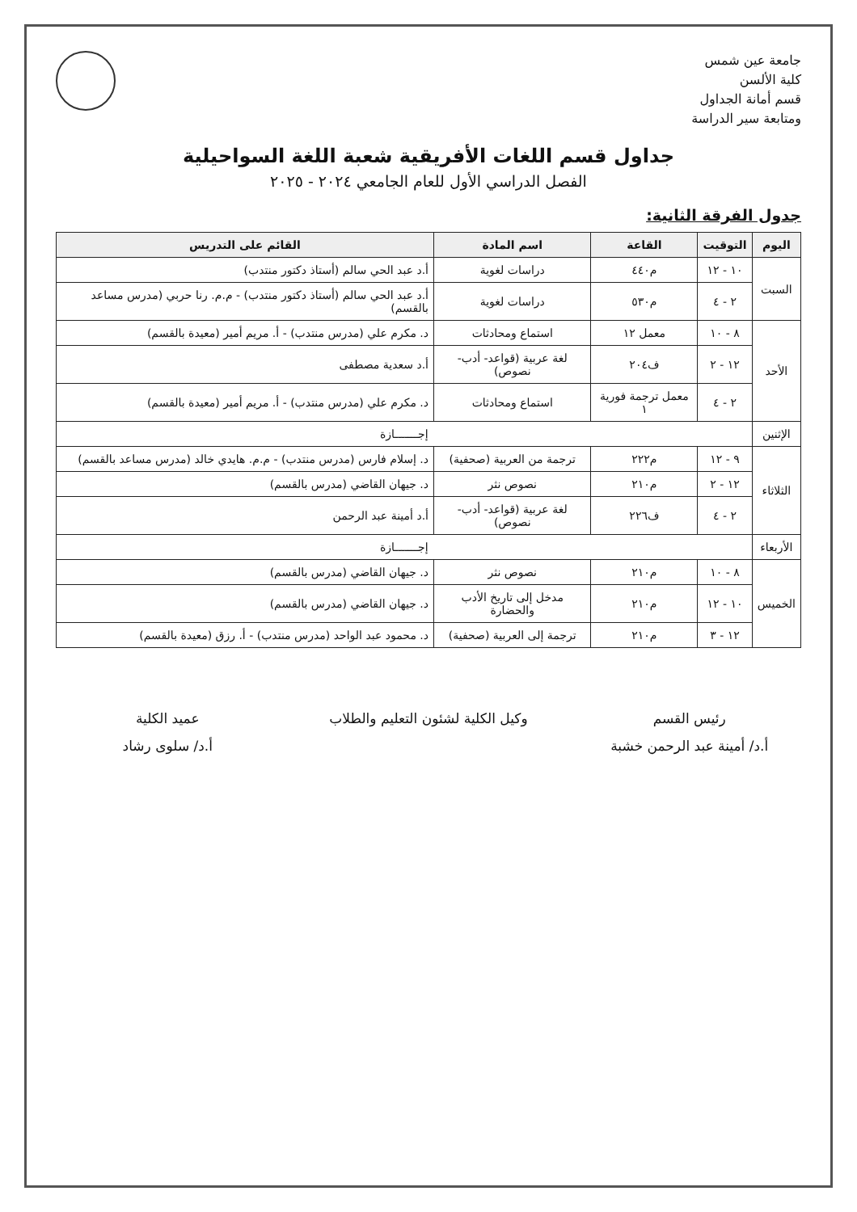جامعة عين شمس
كلية الألسن
قسم أمانة الجداول
ومتابعة سير الدراسة
جداول قسم اللغات الأفريقية شعبة اللغة السواحيلية
الفصل الدراسي الأول للعام الجامعي ٢٠٢٤ - ٢٠٢٥
جدول الفرقة الثانية:
| اليوم | التوقيت | القاعة | اسم المادة | القائم على التدريس |
| --- | --- | --- | --- | --- |
| السبت | ١٠ - ١٢ | م٤٤٠ | دراسات لغوية | أ.د عبد الحي سالم (أستاذ دكتور منتدب) |
| | ٢ - ٤ | م٥٣٠ | دراسات لغوية | أ.د عبد الحي سالم (أستاذ دكتور منتدب) - م.م. رنا حربي (مدرس مساعد بالقسم) |
| الأحد | ٨ - ١٠ | معمل ١٢ | استماع ومحادثات | د. مكرم علي (مدرس منتدب) - أ. مريم أمير (معيدة بالقسم) |
| | ١٢ - ٢ | ف٢٠٤ | لغة عربية (قواعد- أدب- نصوص) | أ.د سعدية مصطفى |
| | ٢ - ٤ | معمل ترجمة فورية ١ | استماع ومحادثات | د. مكرم علي (مدرس منتدب) - أ. مريم أمير (معيدة بالقسم) |
| الإثنين | إجـــــــازة | | | |
| الثلاثاء | ٩ - ١٢ | م٢٢٢ | ترجمة من العربية (صحفية) | د. إسلام فارس (مدرس منتدب) - م.م. هايدي خالد (مدرس مساعد بالقسم) |
| | ١٢ - ٢ | م٢١٠ | نصوص نثر | د. جيهان القاضي (مدرس بالقسم) |
| | ٢ - ٤ | ف٢٢٦ | لغة عربية (قواعد- أدب- نصوص) | أ.د أمينة عبد الرحمن |
| الأربعاء | إجـــــــازة | | | |
| الخميس | ٨ - ١٠ | م٢١٠ | نصوص نثر | د. جيهان القاضي (مدرس بالقسم) |
| | ١٠ - ١٢ | م٢١٠ | مدخل إلى تاريخ الأدب والحضارة | د. جيهان القاضي (مدرس بالقسم) |
| | ١٢ - ٣ | م٢١٠ | ترجمة إلى العربية (صحفية) | د. محمود عبد الواحد (مدرس منتدب) - أ. رزق (معيدة بالقسم) |
رئيس القسم
أ.د/ أمينة عبد الرحمن خشبة
وكيل الكلية لشئون التعليم والطلاب
عميد الكلية
أ.د/ سلوى رشاد